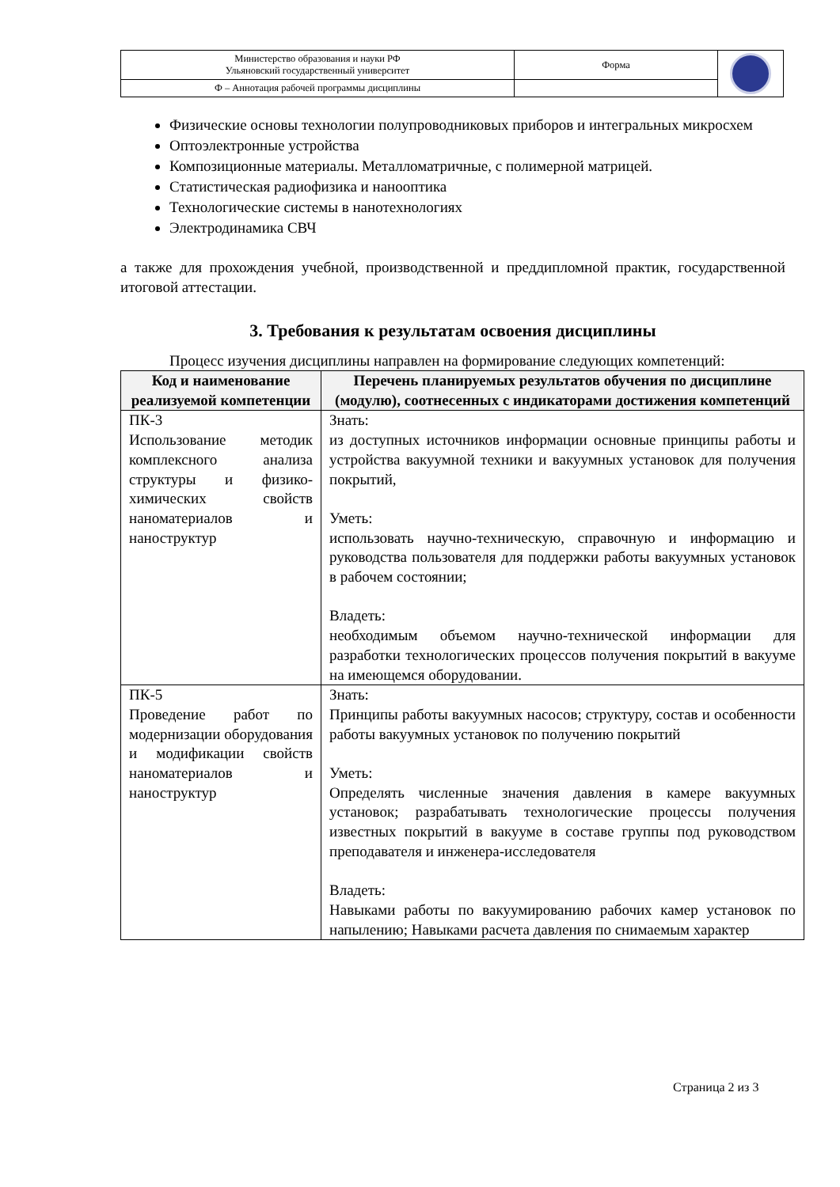| Министерство образования и науки РФ Ульяновский государственный университет | Форма | |
| Ф – Аннотация рабочей программы дисциплины | | |
Физические основы технологии полупроводниковых приборов и интегральных микросхем
Оптоэлектронные устройства
Композиционные материалы. Металломатричные, с полимерной матрицей.
Статистическая радиофизика и нанооптика
Технологические системы в нанотехнологиях
Электродинамика СВЧ
а также для прохождения учебной, производственной и преддипломной практик, государственной итоговой аттестации.
3. Требования к результатам освоения дисциплины
Процесс изучения дисциплины направлен на формирование следующих компетенций:
| Код и наименование реализуемой компетенции | Перечень планируемых результатов обучения по дисциплине (модулю), соотнесенных с индикаторами достижения компетенций |
| --- | --- |
| ПК-3 Использование методик комплексного анализа структуры и физико-химических свойств наноматериалов и наноструктур | Знать: из доступных источников информации основные принципы работы и устройства вакуумной техники и вакуумных установок для получения покрытий, Уметь: использовать научно-техническую, справочную и информацию и руководства пользователя для поддержки работы вакуумных установок в рабочем состоянии; Владеть: необходимым объемом научно-технической информации для разработки технологических процессов получения покрытий в вакууме на имеющемся оборудовании. |
| ПК-5 Проведение работ по модернизации оборудования и модификации свойств наноматериалов и наноструктур | Знать: Принципы работы вакуумных насосов; структуру, состав и особенности работы вакуумных установок по получению покрытий Уметь: Определять численные значения давления в камере вакуумных установок; разрабатывать технологические процессы получения известных покрытий в вакууме в составе группы под руководством преподавателя и инженера-исследователя Владеть: Навыками работы по вакуумированию рабочих камер установок по напылению; Навыками расчета давления по снимаемым характер |
Страница 2 из 3